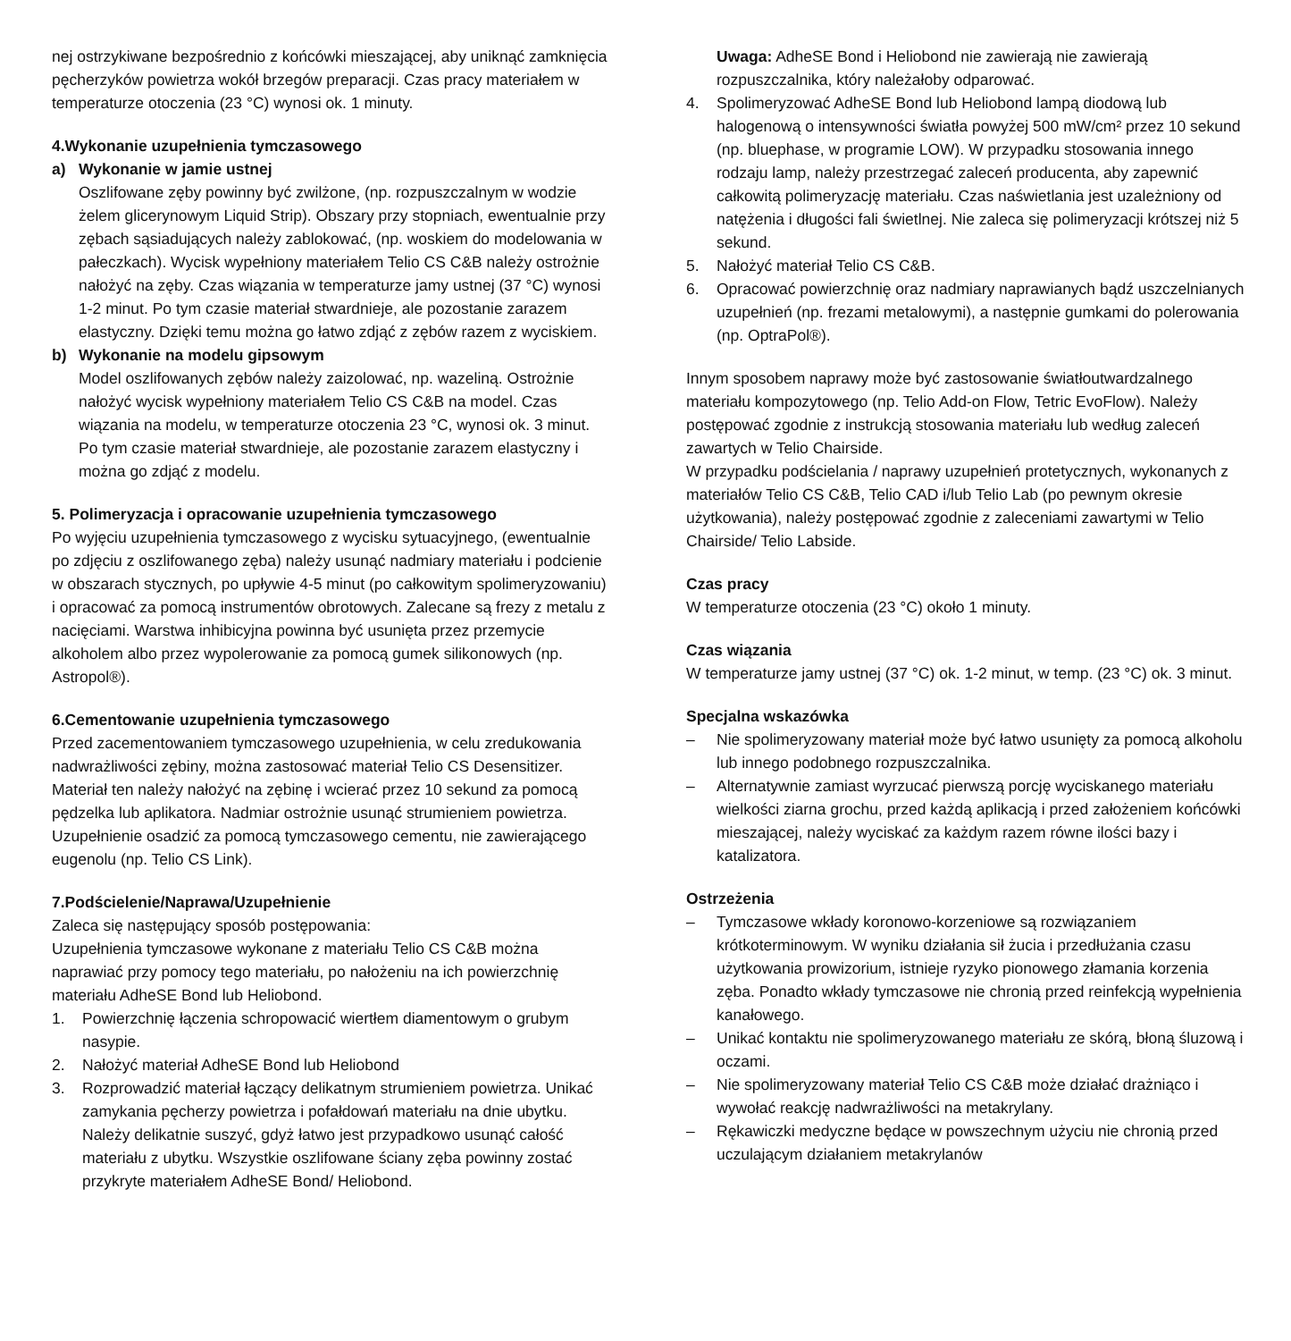nej ostrzykiwane bezpośrednio z końcówki mieszającej, aby uniknąć zamknięcia pęcherzyków powietrza wokół brzegów preparacji. Czas pracy materiałem w temperaturze otoczenia (23 °C) wynosi ok. 1 minuty.
4.Wykonanie uzupełnienia tymczasowego
a) Wykonanie w jamie ustnej
Oszlifowane zęby powinny być zwilżone, (np. rozpuszczalnym w wodzie żelem glicerynowym Liquid Strip). Obszary przy stopniach, ewentualnie przy zębach sąsiadujących należy zablokować, (np. woskiem do modelowania w pałeczkach). Wycisk wypełniony materiałem Telio CS C&B należy ostrożnie nałożyć na zęby. Czas wiązania w temperaturze jamy ustnej (37 °C) wynosi 1-2 minut. Po tym czasie materiał stwardnieje, ale pozostanie zarazem elastyczny. Dzięki temu można go łatwo zdjąć z zębów razem z wyciskiem.
b) Wykonanie na modelu gipsowym
Model oszlifowanych zębów należy zaizolować, np. wazeliną. Ostrożnie nałożyć wycisk wypełniony materiałem Telio CS C&B na model. Czas wiązania na modelu, w temperaturze otoczenia 23 °C, wynosi ok. 3 minut. Po tym czasie materiał stwardnieje, ale pozostanie zarazem elastyczny i można go zdjąć z modelu.
5. Polimeryzacja i opracowanie uzupełnienia tymczasowego
Po wyjęciu uzupełnienia tymczasowego z wycisku sytuacyjnego, (ewentualnie po zdjęciu z oszlifowanego zęba) należy usunąć nadmiary materiału i podcienie w obszarach stycznych, po upływie 4-5 minut (po całkowitym spolimeryzowaniu) i opracować za pomocą instrumentów obrotowych. Zalecane są frezy z metalu z nacięciami. Warstwa inhibicyjna powinna być usunięta przez przemycie alkoholem albo przez wypolerowanie za pomocą gumek silikonowych (np. Astropol®).
6.Cementowanie uzupełnienia tymczasowego
Przed zacementowaniem tymczasowego uzupełnienia, w celu zredukowania nadwrażliwości zębiny, można zastosować materiał Telio CS Desensitizer.
Materiał ten należy nałożyć na zębinę i wcierać przez 10 sekund za pomocą pędzelka lub aplikatora. Nadmiar ostrożnie usunąć strumieniem powietrza. Uzupełnienie osadzić za pomocą tymczasowego cementu, nie zawierającego eugenolu (np. Telio CS Link).
7.Podścielenie/Naprawa/Uzupełnienie
Zaleca się następujący sposób postępowania:
Uzupełnienia tymczasowe wykonane z materiału Telio CS C&B można naprawiać przy pomocy tego materiału, po nałożeniu na ich powierzchnię materiału AdheSE Bond lub Heliobond.
1. Powierzchnię łączenia schropowacić wiertłem diamentowym o grubym nasypie.
2. Nałożyć materiał AdheSE Bond lub Heliobond
3. Rozprowadzić materiał łączący delikatnym strumieniem powietrza. Unikać zamykania pęcherzy powietrza i pofałdowań materiału na dnie ubytku. Należy delikatnie suszyć, gdyż łatwo jest przypadkowo usunąć całość materiału z ubytku. Wszystkie oszlifowane ściany zęba powinny zostać przykryte materiałem AdheSE Bond/ Heliobond.
Uwaga: AdheSE Bond i Heliobond nie zawierają nie zawierają rozpuszczalnika, który należałoby odparować.
4. Spolimeryzować AdheSE Bond lub Heliobond lampą diodową lub halogenową o intensywności światła powyżej 500 mW/cm² przez 10 sekund (np. bluephase, w programie LOW). W przypadku stosowania innego rodzaju lamp, należy przestrzegać zaleceń producenta, aby zapewnić całkowitą polimeryzację materiału. Czas naświetlania jest uzależniony od natężenia i długości fali świetlnej. Nie zaleca się polimeryzacji krótszej niż 5 sekund.
5. Nałożyć materiał Telio CS C&B.
6. Opracować powierzchnię oraz nadmiary naprawianych bądź uszczelnianych uzupełnień (np. frezami metalowymi), a następnie gumkami do polerowania (np. OptraPol®).
Innym sposobem naprawy może być zastosowanie światłoutwardzalnego materiału kompozytowego (np. Telio Add-on Flow, Tetric EvoFlow). Należy postępować zgodnie z instrukcją stosowania materiału lub według zaleceń zawartych w Telio Chairside.
W przypadku podścielania / naprawy uzupełnień protetycznych, wykonanych z materiałów Telio CS C&B, Telio CAD i/lub Telio Lab (po pewnym okresie użytkowania), należy postępować zgodnie z zaleceniami zawartymi w Telio Chairside/ Telio Labside.
Czas pracy
W temperaturze otoczenia (23 °C) około 1 minuty.
Czas wiązania
W temperaturze jamy ustnej (37 °C) ok. 1-2 minut, w temp. (23 °C) ok. 3 minut.
Specjalna wskazówka
– Nie spolimeryzowany materiał może być łatwo usunięty za pomocą alkoholu lub innego podobnego rozpuszczalnika.
– Alternatywnie zamiast wyrzucać pierwszą porcję wyciskanego materiału wielkości ziarna grochu, przed każdą aplikacją i przed założeniem końcówki mieszającej, należy wyciskać za każdym razem równe ilości bazy i katalizatora.
Ostrzeżenia
– Tymczasowe wkłady koronowo-korzeniowe są rozwiązaniem krótkoterminowym. W wyniku działania sił żucia i przedłużania czasu użytkowania prowizorium, istnieje ryzyko pionowego złamania korzenia zęba. Ponadto wkłady tymczasowe nie chronią przed reinfekcją wypełnienia kanałowego.
– Unikać kontaktu nie spolimeryzowanego materiału ze skórą, błoną śluzową i oczami.
– Nie spolimeryzowany materiał Telio CS C&B może działać drażniąco i wywołać reakcję nadwrażliwości na metakrylany.
– Rękawiczki medyczne będące w powszechnym użyciu nie chronią przed uczulającym działaniem metakrylanów